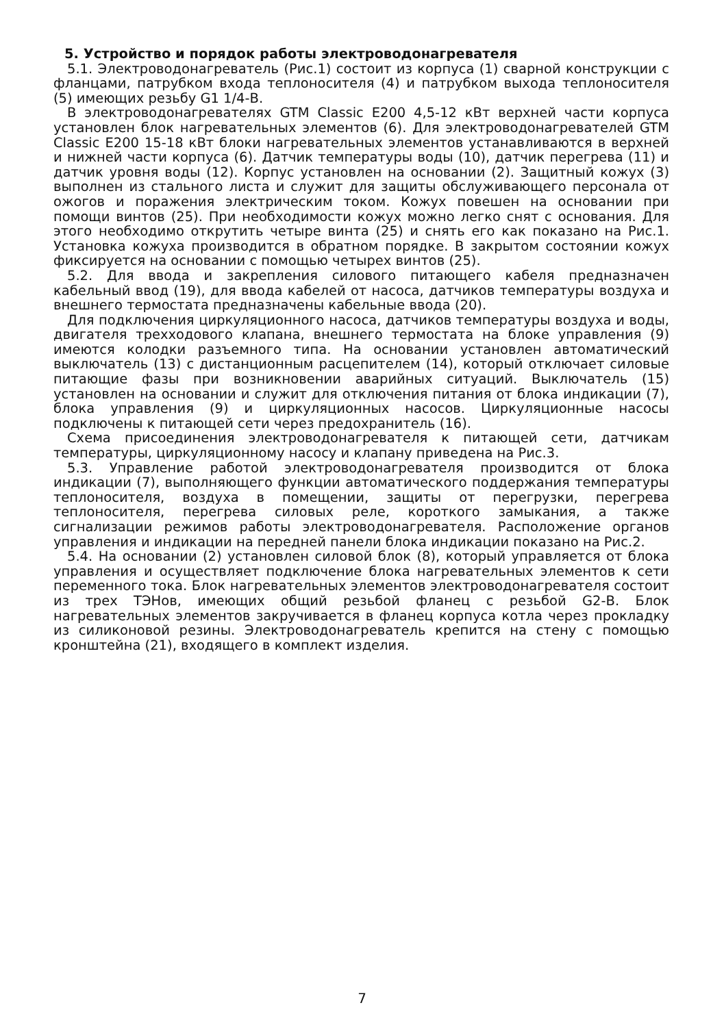5. Устройство и порядок работы электроводонагревателя
5.1. Электроводонагреватель (Рис.1) состоит из корпуса (1) сварной конструкции с фланцами, патрубком входа теплоносителя (4) и патрубком выхода теплоносителя (5) имеющих резьбу G1 1/4-В.
В электроводонагревателях GTM Classic E200 4,5-12 кВт верхней части корпуса установлен блок нагревательных элементов (6). Для электроводонагревателей GTM Classic E200 15-18 кВт блоки нагревательных элементов устанавливаются в верхней и нижней части корпуса (6). Датчик температуры воды (10), датчик перегрева (11) и датчик уровня воды (12). Корпус установлен на основании (2). Защитный кожух (3) выполнен из стального листа и служит для защиты обслуживающего персонала от ожогов и поражения электрическим током. Кожух повешен на основании при помощи винтов (25). При необходимости кожух можно легко снят с основания. Для этого необходимо открутить четыре винта (25) и снять его как показано на Рис.1. Установка кожуха производится в обратном порядке. В закрытом состоянии кожух фиксируется на основании с помощью четырех винтов (25).
5.2. Для ввода и закрепления силового питающего кабеля предназначен кабельный ввод (19), для ввода кабелей от насоса, датчиков температуры воздуха и внешнего термостата предназначены кабельные ввода (20).
Для подключения циркуляционного насоса, датчиков температуры воздуха и воды, двигателя трехходового клапана, внешнего термостата на блоке управления (9) имеются колодки разъемного типа. На основании установлен автоматический выключатель (13) с дистанционным расцепителем (14), который отключает силовые питающие фазы при возникновении аварийных ситуаций. Выключатель (15) установлен на основании и служит для отключения питания от блока индикации (7), блока управления (9) и циркуляционных насосов. Циркуляционные насосы подключены к питающей сети через предохранитель (16).
Схема присоединения электроводонагревателя к питающей сети, датчикам температуры, циркуляционному насосу и клапану приведена на Рис.3.
5.3. Управление работой электроводонагревателя производится от блока индикации (7), выполняющего функции автоматического поддержания температуры теплоносителя, воздуха в помещении, защиты от перегрузки, перегрева теплоносителя, перегрева силовых реле, короткого замыкания, а также сигнализации режимов работы электроводонагревателя. Расположение органов управления и индикации на передней панели блока индикации показано на Рис.2.
5.4. На основании (2) установлен силовой блок (8), который управляется от блока управления и осуществляет подключение блока нагревательных элементов к сети переменного тока. Блок нагревательных элементов электроводонагревателя состоит из трех ТЭНов, имеющих общий резьбой фланец с резьбой G2-В. Блок нагревательных элементов закручивается в фланец корпуса котла через прокладку из силиконовой резины. Электроводонагреватель крепится на стену с помощью кронштейна (21), входящего в комплект изделия.
7